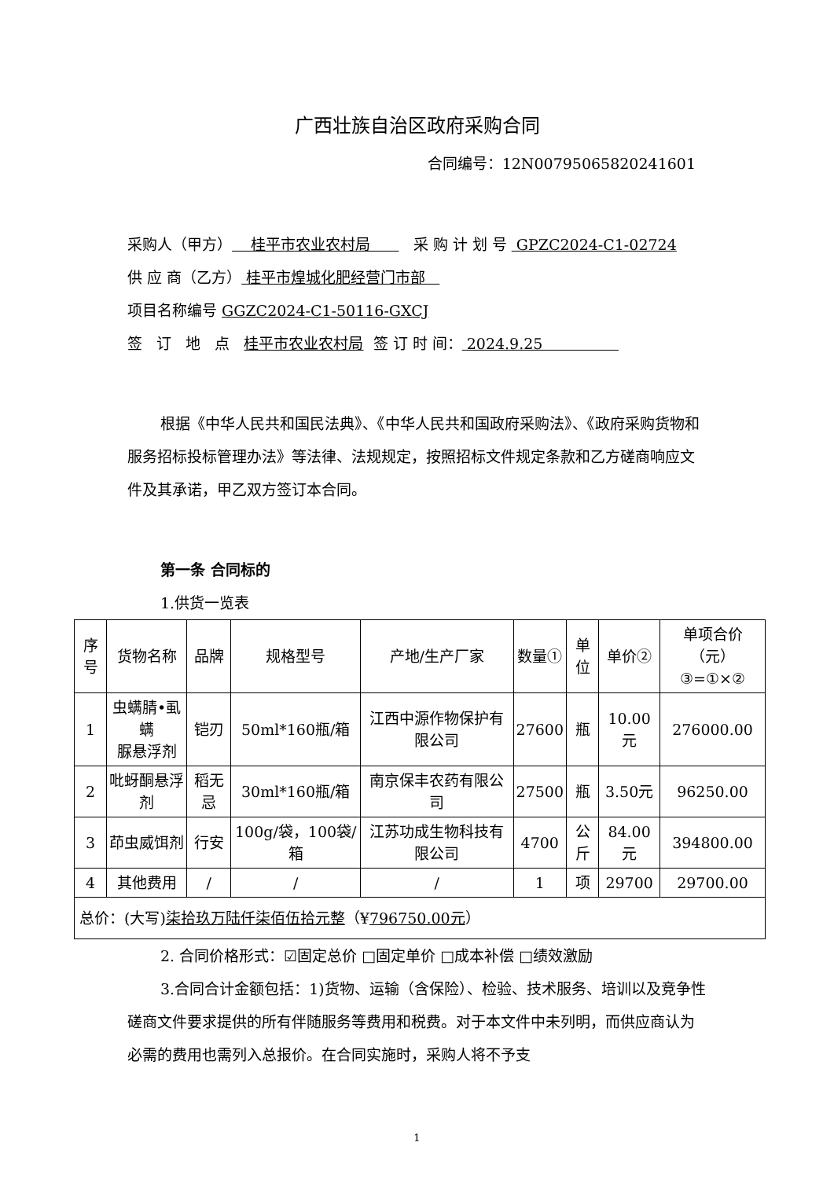广西壮族自治区政府采购合同
合同编号：12N00795065820241601
采购人（甲方） 桂平市农业农村局 采 购 计 划 号 GPZC2024-C1-02724
供 应 商（乙方） 桂平市煌城化肥经营门市部
项目名称编号 GGZC2024-C1-50116-GXCJ
签 订 地 点 桂平市农业农村局 签 订 时 间： 2024.9.25
根据《中华人民共和国民法典》、《中华人民共和国政府采购法》、《政府采购货物和服务招标投标管理办法》等法律、法规规定，按照招标文件规定条款和乙方磋商响应文件及其承诺，甲乙双方签订本合同。
第一条 合同标的
1.供货一览表
| 序号 | 货物名称 | 品牌 | 规格型号 | 产地/生产厂家 | 数量① | 单位 | 单价② | 单项合价（元） ③=①×② |
| --- | --- | --- | --- | --- | --- | --- | --- | --- |
| 1 | 虫螨腈•虱螨 脲悬浮剂 | 铠刃 | 50ml*160瓶/箱 | 江西中源作物保护有限公司 | 27600 | 瓶 | 10.00元 | 276000.00 |
| 2 | 吡蚜酮悬浮剂 | 稻无忌 | 30ml*160瓶/箱 | 南京保丰农药有限公司 | 27500 | 瓶 | 3.50元 | 96250.00 |
| 3 | 茚虫威饵剂 | 行安 | 100g/袋，100袋/箱 | 江苏功成生物科技有限公司 | 4700 | 公斤 | 84.00元 | 394800.00 |
| 4 | 其他费用 | / | / | / | 1 | 项 | 29700 | 29700.00 |
| 总价：(大写) 柒拾玖万陆仟柒佰伍拾元整 （¥ 796750.00元 ） | | | | | | | | |
2. 合同价格形式：☑固定总价 □固定单价 □成本补偿 □绩效激励
3.合同合计金额包括：1)货物、运输（含保险）、检验、技术服务、培训以及竞争性磋商文件要求提供的所有伴随服务等费用和税费。对于本文件中未列明，而供应商认为必需的费用也需列入总报价。在合同实施时，采购人将不予支
1